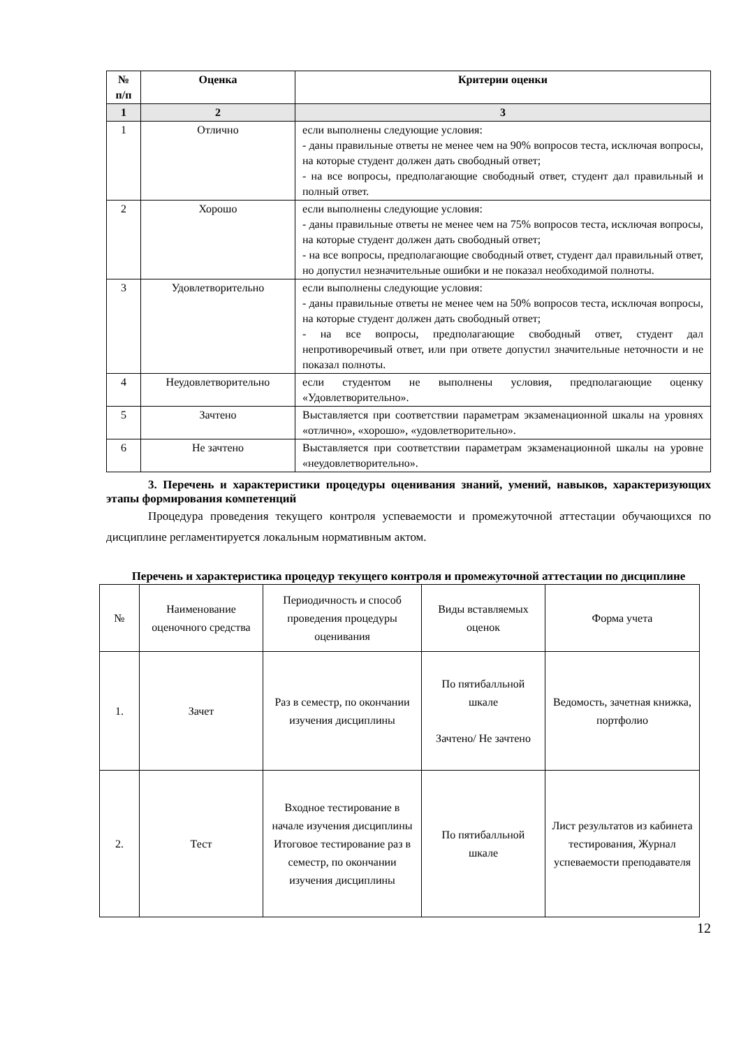| № п/п | Оценка | Критерии оценки |
| --- | --- | --- |
| 1 | 2 | 3 |
| 1 | Отлично | если выполнены следующие условия: - даны правильные ответы не менее чем на 90% вопросов теста, исключая вопросы, на которые студент должен дать свободный ответ; - на все вопросы, предполагающие свободный ответ, студент дал правильный и полный ответ. |
| 2 | Хорошо | если выполнены следующие условия: - даны правильные ответы не менее чем на 75% вопросов теста, исключая вопросы, на которые студент должен дать свободный ответ; - на все вопросы, предполагающие свободный ответ, студент дал правильный ответ, но допустил незначительные ошибки и не показал необходимой полноты. |
| 3 | Удовлетворительно | если выполнены следующие условия: - даны правильные ответы не менее чем на 50% вопросов теста, исключая вопросы, на которые студент должен дать свободный ответ; - на все вопросы, предполагающие свободный ответ, студент дал непротиворечивый ответ, или при ответе допустил значительные неточности и не показал полноты. |
| 4 | Неудовлетворительно | если студентом не выполнены условия, предполагающие оценку «Удовлетворительно». |
| 5 | Зачтено | Выставляется при соответствии параметрам экзаменационной шкалы на уровнях «отлично», «хорошо», «удовлетворительно». |
| 6 | Не зачтено | Выставляется при соответствии параметрам экзаменационной шкалы на уровне «неудовлетворительно». |
3. Перечень и характеристики процедуры оценивания знаний, умений, навыков, характеризующих этапы формирования компетенций
Процедура проведения текущего контроля успеваемости и промежуточной аттестации обучающихся по дисциплине регламентируется локальным нормативным актом.
Перечень и характеристика процедур текущего контроля и промежуточной аттестации по дисциплине
| № | Наименование оценочного средства | Периодичность и способ проведения процедуры оценивания | Виды вставляемых оценок | Форма учета |
| 1. | Зачет | Раз в семестр, по окончании изучения дисциплины | По пятибалльной шкале Зачтено/ Не зачтено | Ведомость, зачетная книжка, портфолио |
| 2. | Тест | Входное тестирование в начале изучения дисциплины Итоговое тестирование раз в семестр, по окончании изучения дисциплины | По пятибалльной шкале | Лист результатов из кабинета тестирования, Журнал успеваемости преподавателя |
12